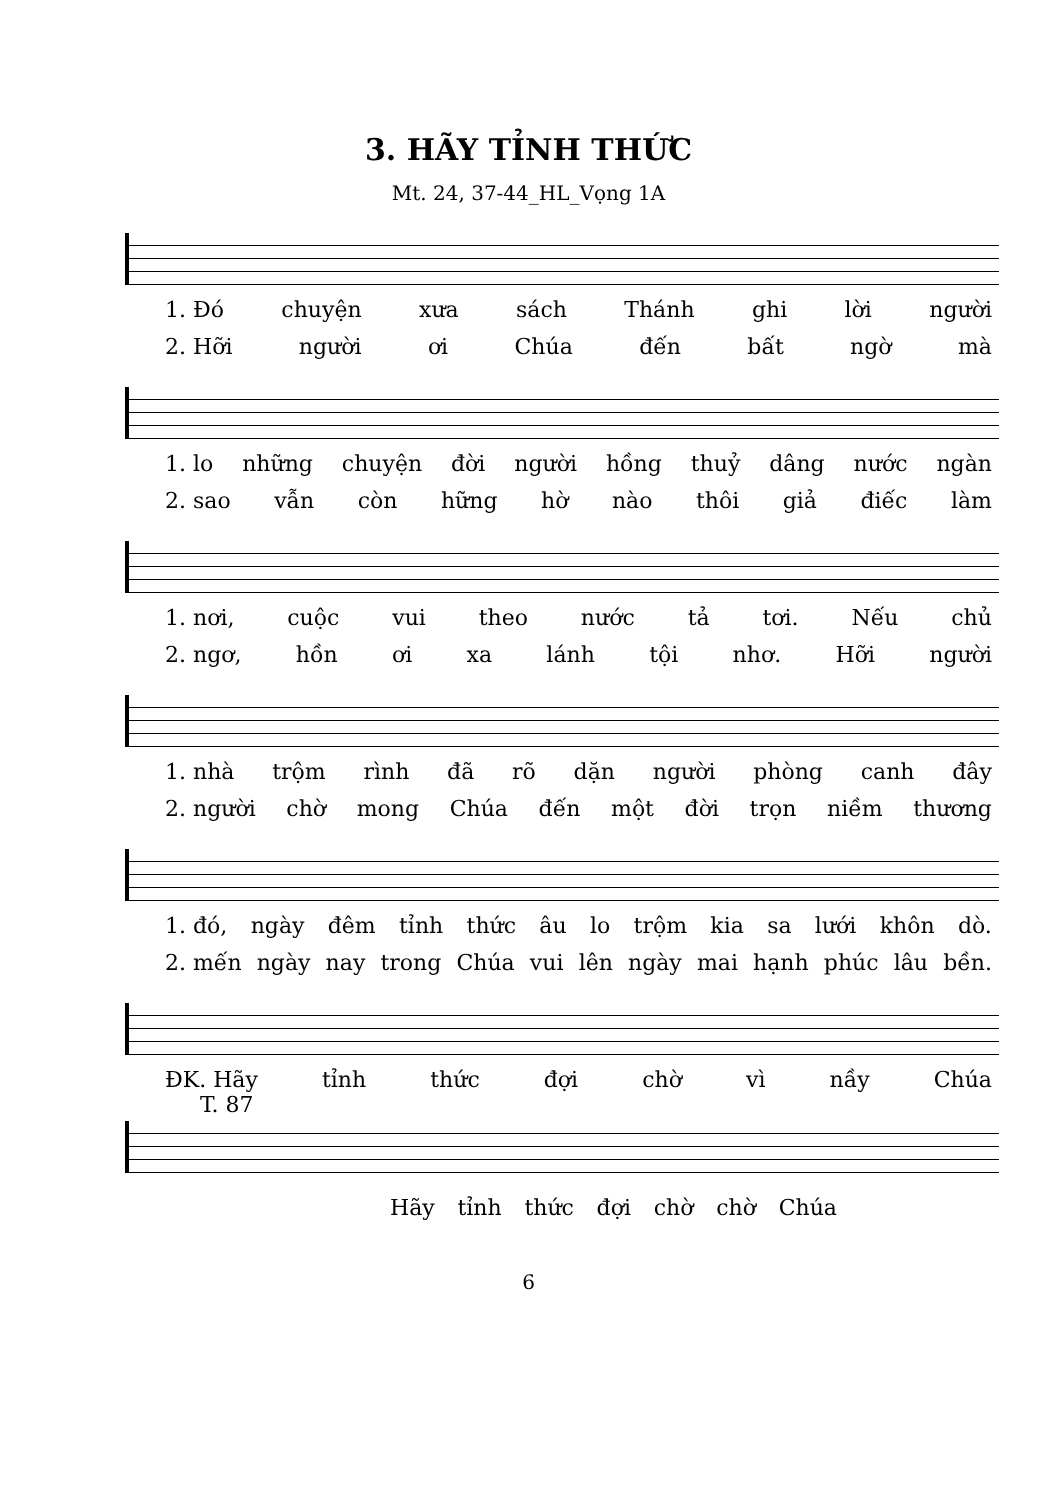3. HÃY TỈNH THỨC
Mt. 24, 37-44_HL_Vọng 1A
1. Đó chuyện xưa sách Thánh ghi lời người
2. Hỡi người ơi Chúa đến bất ngờ mà
1. lo những chuyện đời người hồng thuỷ dâng nước ngàn
2. sao vẫn còn hững hờ nào thôi giả điếc làm
1. nơi, cuộc vui theo nước tả tơi. Nếu chủ
2. ngơ, hồn ơi xa lánh tội nhơ. Hỡi người
1. nhà trộm rình đã rõ dặn người phòng canh đây
2. người chờ mong Chúa đến một đời trọn niềm thương
1. đó, ngày đêm tỉnh thức âu lo trộm kia sa lưới khôn dò.
2. mến ngày nay trong Chúa vui lên ngày mai hạnh phúc lâu bền.
ĐK. Hãy tỉnh thức đợi chờ vì nầy Chúa
T. 87
Hãy tỉnh thức đợi chờ chờ Chúa
6